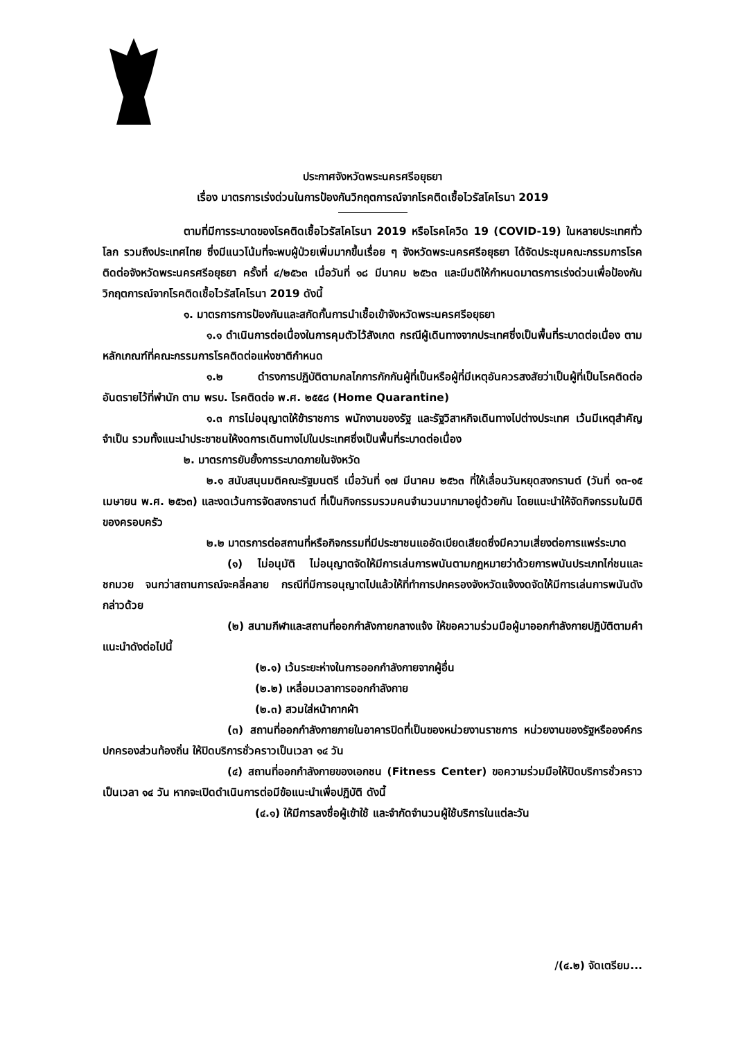ประกาศจังหวัดพระนครศรีอยุธยา
เรื่อง มาตรการเร่งด่วนในการป้องกันวิกฤตการณ์จากโรคติดเชื้อไวรัสโคโรนา 2019
ตามที่มีการระบาดของโรคติดเชื้อไวรัสโคโรนา 2019 หรือโรคโควิด 19 (COVID-19) ในหลายประเทศทั่วโลก รวมถึงประเทศไทย ซึ่งมีแนวโน้มที่จะพบผู้ป่วยเพิ่มมากขึ้นเรื่อย ๆ จังหวัดพระนครศรีอยุธยา ได้จัดประชุมคณะกรรมการโรคติดต่อจังหวัดพระนครศรีอยุธยา ครั้งที่ ๔/๒๕๖๓ เมื่อวันที่ ๑๘ มีนาคม ๒๕๖๓ และมีมติให้กำหนดมาตรการเร่งด่วนเพื่อป้องกันวิกฤตการณ์จากโรคติดเชื้อไวรัสโคโรนา 2019 ดังนี้
๑. มาตรการการป้องกันและสกัดกั้นการนำเชื้อเข้าจังหวัดพระนครศรีอยุธยา
๑.๑ ดำเนินการต่อเนื่องในการคุมตัวไว้สังเกต กรณีผู้เดินทางจากประเทศซึ่งเป็นพื้นที่ระบาดต่อเนื่อง ตามหลักเกณฑ์ที่คณะกรรมการโรคติดต่อแห่งชาติกำหนด
๑.๒ ดำรงการปฏิบัติตามกลไกการกักกันผู้ที่เป็นหรือผู้ที่มีเหตุอันควรสงสัยว่าเป็นผู้ที่เป็นโรคติดต่ออันตรายไว้ที่พำนัก ตาม พรบ. โรคติดต่อ พ.ศ. ๒๕๕๘ (Home Quarantine)
๑.๓ การไม่อนุญาตให้ข้าราชการ พนักงานของรัฐ และรัฐวิสาหกิจเดินทางไปต่างประเทศ เว้นมีเหตุสำคัญจำเป็น รวมทั้งแนะนำประชาชนให้งดการเดินทางไปในประเทศซึ่งเป็นพื้นที่ระบาดต่อเนื่อง
๒. มาตรการยับยั้งการระบาดภายในจังหวัด
๒.๑ สนับสนุนมติคณะรัฐมนตรี เมื่อวันที่ ๑๗ มีนาคม ๒๕๖๓ ที่ให้เลื่อนวันหยุดสงกรานต์ (วันที่ ๑๓-๑๕ เมษายน พ.ศ. ๒๕๖๓) และงดเว้นการจัดสงกรานต์ ที่เป็นกิจกรรมรวมคนจำนวนมากมาอยู่ด้วยกัน โดยแนะนำให้จัดกิจกรรมในมิติของครอบครัว
๒.๒ มาตรการต่อสถานที่หรือกิจกรรมที่มีประชาชนแออัดเบียดเสียดซึ่งมีความเสี่ยงต่อการแพร่ระบาด
(๑) ไม่อนุมัติ ไม่อนุญาตจัดให้มีการเล่นการพนันตามกฎหมายว่าด้วยการพนันประเภทไก่ชนและชกมวย จนกว่าสถานการณ์จะคลี่คลาย กรณีที่มีการอนุญาตไปแล้วให้ที่ทำการปกครองจังหวัดแจ้งงดจัดให้มีการเล่นการพนันดังกล่าวด้วย
(๒) สนามกีฬาและสถานที่ออกกำลังกายกลางแจ้ง ให้ขอความร่วมมือผู้มาออกกำลังกายปฏิบัติตามคำแนะนำดังต่อไปนี้
(๒.๑) เว้นระยะห่างในการออกกำลังกายจากผู้อื่น
(๒.๒) เหลื่อมเวลาการออกกำลังกาย
(๒.๓) สวมใส่หน้ากากผ้า
(๓) สถานที่ออกกำลังกายภายในอาคารปิดที่เป็นของหน่วยงานราชการ หน่วยงานของรัฐหรือองค์กรปกครองส่วนท้องถิ่น ให้ปิดบริการชั่วคราวเป็นเวลา ๑๔ วัน
(๔) สถานที่ออกกำลังกายของเอกชน (Fitness Center) ขอความร่วมมือให้ปิดบริการชั่วคราวเป็นเวลา ๑๔ วัน หากจะเปิดดำเนินการต่อมีข้อแนะนำเพื่อปฏิบัติ ดังนี้
(๔.๑) ให้มีการลงชื่อผู้เข้าใช้ และจำกัดจำนวนผู้ใช้บริการในแต่ละวัน
/(๔.๒) จัดเตรียม...